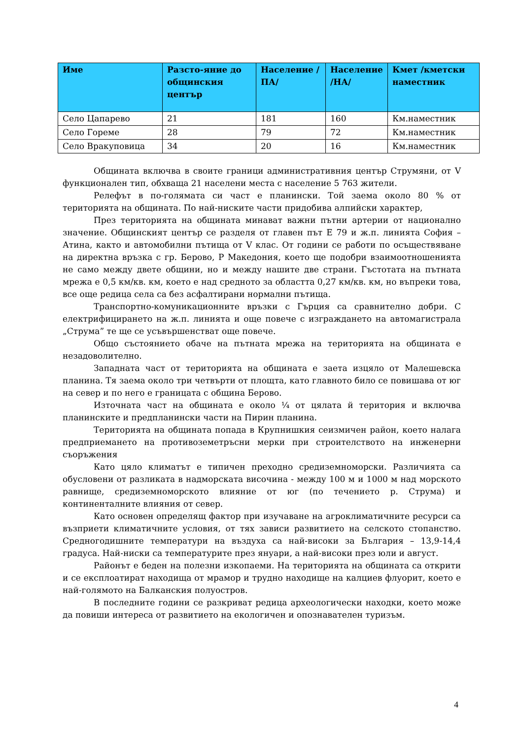| Име | Разсто-яние до общинския център | Население /ПА/ | Население /НА/ | Кмет /кметски наместник |
| --- | --- | --- | --- | --- |
| Село Цапарево | 21 | 181 | 160 | Км.наместник |
| Село Гореме | 28 | 79 | 72 | Км.наместник |
| Село Вракуповица | 34 | 20 | 16 | Км.наместник |
Общината включва в своите граници административния център Струмяни, от V функционален тип, обхваща 21 населени места с население 5 763 жители.
Релефът в по-голямата си част е планински. Той заема около 80 % от територията на общината. По най-ниските части придобива алпийски характер,
През територията на общината минават важни пътни артерии от национално значение. Общинският център се разделя от главен път Е 79 и ж.п. линията София – Атина, както и автомобилни пътища от V клас. От години се работи по осъществяване на директна връзка с гр. Берово, Р Македония, което ще подобри взаимоотношенията не само между двете общини, но и между нашите две страни. Гъстотата на пътната мрежа е 0,5 км/кв. км, което е над средното за областта 0,27 км/кв. км, но въпреки това, все още редица села са без асфалтирани нормални пътища.
Транспортно-комуникационните връзки с Гърция са сравнително добри. С електрифицирането на ж.п. линията и още повече с изграждането на автомагистрала „Струма” те ще се усъвършенстват още повече.
Общо състоянието обаче на пътната мрежа на територията на общината е незадоволително.
Западната част от територията на общината е заета изцяло от Малешевска планина. Тя заема около три четвърти от площта, като главното било се повишава от юг на север и по него е границата с община Берово.
Източната част на общината е около ¼ от цялата й територия и включва планинските и предпланински части на Пирин планина.
Територията на общината попада в Крупнишкия сеизмичен район, което налага предприемането на противоземетръсни мерки при строителството на инженерни съоръжения
Като цяло климатът е типичен преходно средиземноморски. Различията са обусловени от разликата в надморската височина - между 100 м и 1000 м над морското равнище, средиземноморското влияние от юг (по течението р. Струма) и континенталните влияния от север.
Като основен определящ фактор при изучаване на агроклиматичните ресурси са възприети климатичните условия, от тях зависи развитието на селското стопанство. Средногодишните температури на въздуха са най-високи за България – 13,9-14,4 градуса. Най-ниски са температурите през януари, а най-високи през юли и август.
Районът е беден на полезни изкопаеми. На територията на общината са открити и се експлоатират находища от мрамор и трудно находище на калциев флуорит, което е най-голямото на Балканския полуостров.
В последните години се разкриват редица археологически находки, което може да повиши интереса от развитието на екологичен и опознавателен туризъм.
4